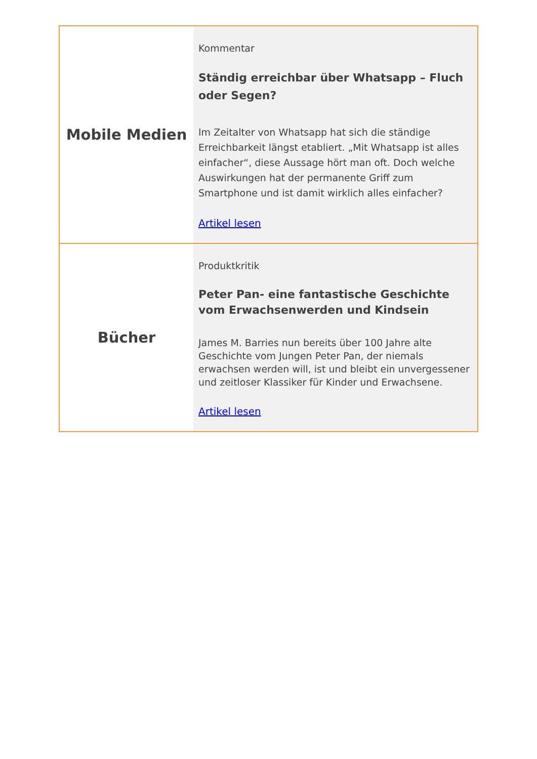| Mobile Medien | Kommentar Ständig erreichbar über Whatsapp – Fluch oder Segen? Im Zeitalter von Whatsapp hat sich die ständige Erreichbarkeit längst etabliert. „Mit Whatsapp ist alles einfacher“, diese Aussage hört man oft. Doch welche Auswirkungen hat der permanente Griff zum Smartphone und ist damit wirklich alles einfacher? Artikel lesen |
| Bücher | Produktkritik Peter Pan- eine fantastische Geschichte vom Erwachsenwerden und Kindsein James M. Barries nun bereits über 100 Jahre alte Geschichte vom Jungen Peter Pan, der niemals erwachsen werden will, ist und bleibt ein unvergessener und zeitloser Klassiker für Kinder und Erwachsene. Artikel lesen |